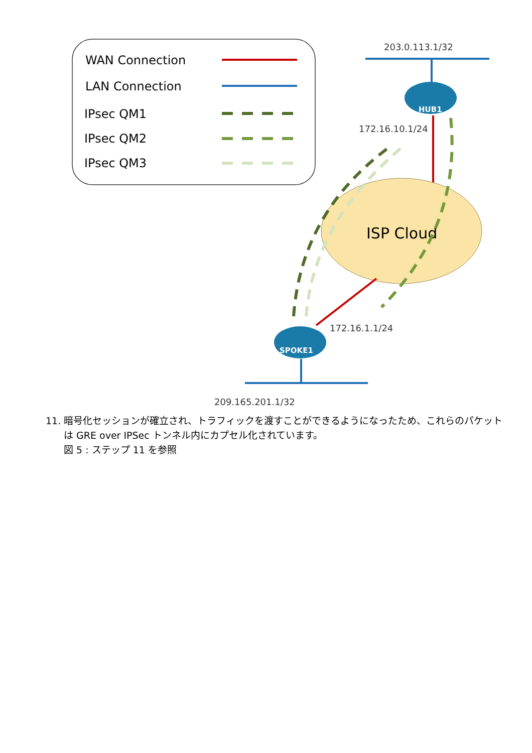WAN Connection
LAN Connection
IPsec QM1
IPsec QM2
IPsec QM3
203.0.113.1/32
HUB1
172.16.10.1/24
ISP Cloud
172.16.1.1/24
SPOKE1
209.165.201.1/32
11. 暗号化セッションが確立され、トラフィックを渡すことができるようになったため、これらのパケットは GRE over IPSec トンネル内にカプセル化されています。
図 5 : ステップ 11 を参照